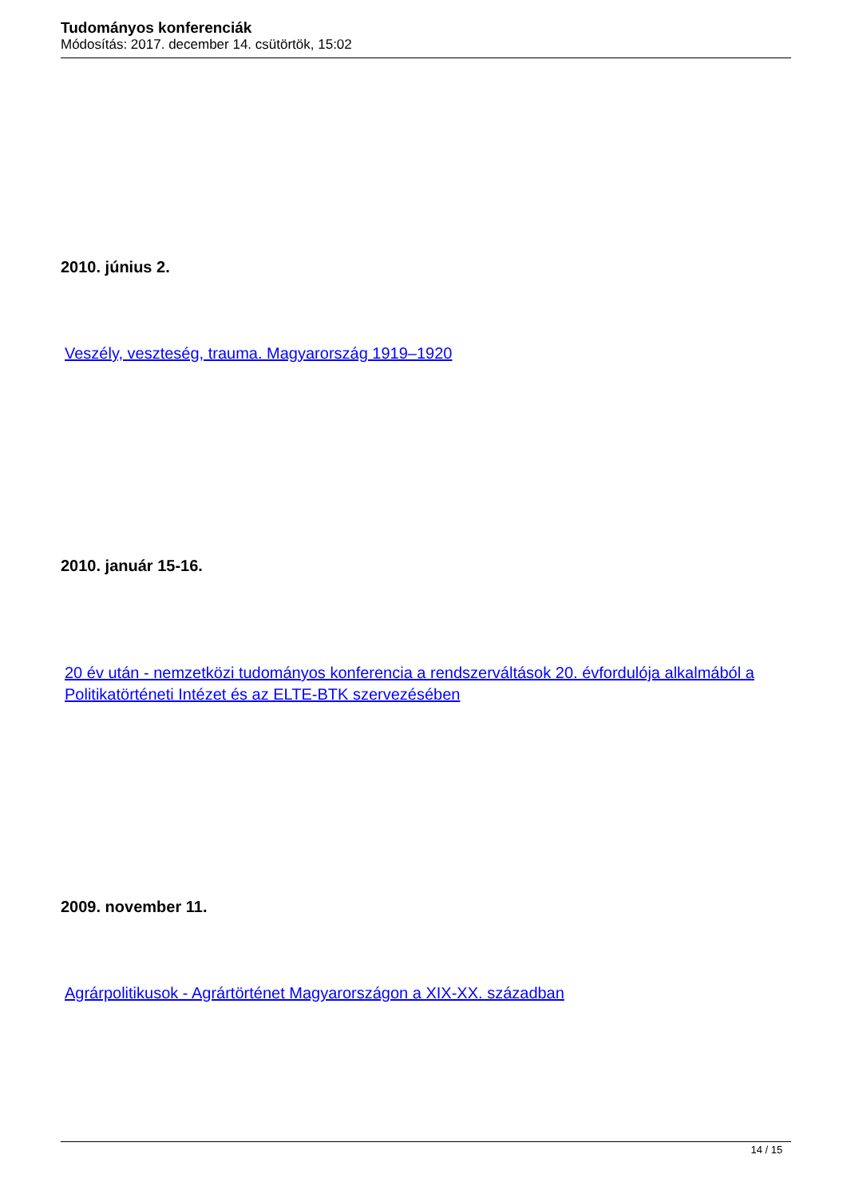Tudományos konferenciák
Módosítás: 2017. december 14. csütörtök, 15:02
2010. június 2.
Veszély, veszteség, trauma. Magyarország 1919–1920
2010. január 15-16.
20 év után - nemzetközi tudományos konferencia a rendszerváltások 20. évfordulója alkalmából a Politikatörténeti Intézet és az ELTE-BTK szervezésében
2009. november 11.
Agrárpolitikusok - Agrártörténet Magyarországon a XIX-XX. században
14 / 15